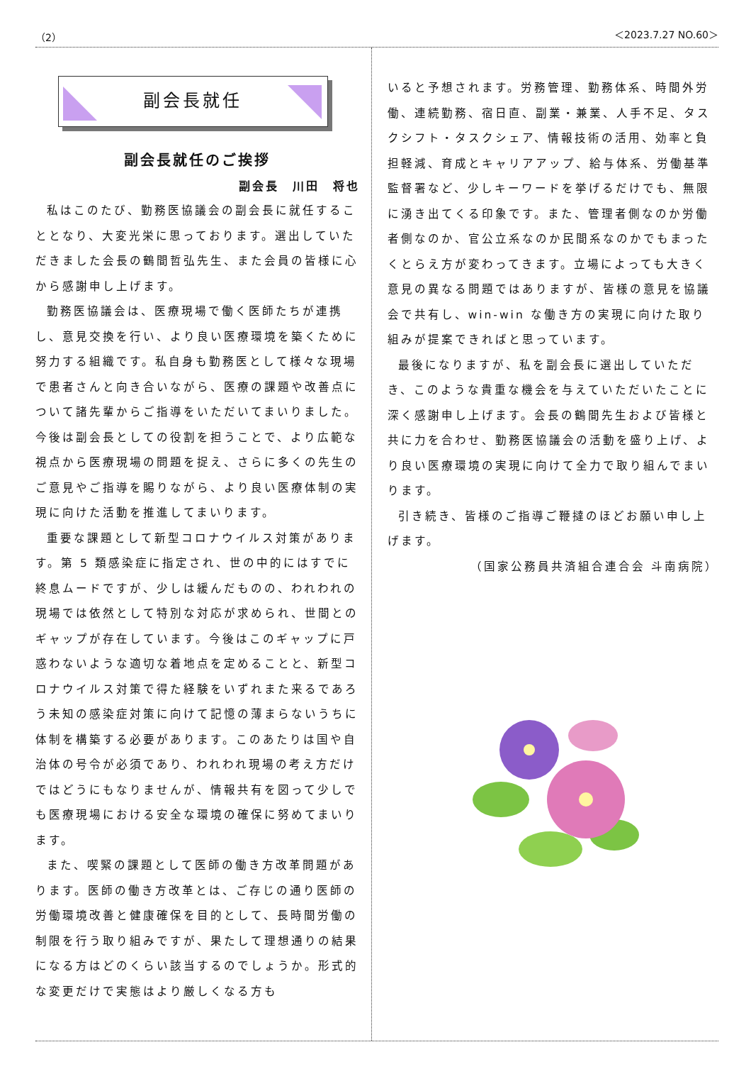（2） ＜2023.7.27 NO.60＞
副会長就任
副会長就任のご挨拶
副会長　川田　将也
私はこのたび、勤務医協議会の副会長に就任することとなり、大変光栄に思っております。選出していただきました会長の鶴間哲弘先生、また会員の皆様に心から感謝申し上げます。
勤務医協議会は、医療現場で働く医師たちが連携し、意見交換を行い、より良い医療環境を築くために努力する組織です。私自身も勤務医として様々な現場で患者さんと向き合いながら、医療の課題や改善点について諸先輩からご指導をいただいてまいりました。今後は副会長としての役割を担うことで、より広範な視点から医療現場の問題を捉え、さらに多くの先生のご意見やご指導を賜りながら、より良い医療体制の実現に向けた活動を推進してまいります。
重要な課題として新型コロナウイルス対策があります。第 5 類感染症に指定され、世の中的にはすでに終息ムードですが、少しは緩んだものの、われわれの現場では依然として特別な対応が求められ、世間とのギャップが存在しています。今後はこのギャップに戸惑わないような適切な着地点を定めることと、新型コロナウイルス対策で得た経験をいずれまた来るであろう未知の感染症対策に向けて記憶の薄まらないうちに体制を構築する必要があります。このあたりは国や自治体の号令が必須であり、われわれ現場の考え方だけではどうにもなりませんが、情報共有を図って少しでも医療現場における安全な環境の確保に努めてまいります。
また、喫緊の課題として医師の働き方改革問題があります。医師の働き方改革とは、ご存じの通り医師の労働環境改善と健康確保を目的として、長時間労働の制限を行う取り組みですが、果たして理想通りの結果になる方はどのくらい該当するのでしょうか。形式的な変更だけで実態はより厳しくなる方も
いると予想されます。労務管理、勤務体系、時間外労働、連続勤務、宿日直、副業・兼業、人手不足、タスクシフト・タスクシェア、情報技術の活用、効率と負担軽減、育成とキャリアアップ、給与体系、労働基準監督署など、少しキーワードを挙げるだけでも、無限に湧き出てくる印象です。また、管理者側なのか労働者側なのか、官公立系なのか民間系なのかでもまったくとらえ方が変わってきます。立場によっても大きく意見の異なる問題ではありますが、皆様の意見を協議会で共有し、win-win な働き方の実現に向けた取り組みが提案できればと思っています。
最後になりますが、私を副会長に選出していただき、このような貴重な機会を与えていただいたことに深く感謝申し上げます。会長の鶴間先生および皆様と共に力を合わせ、勤務医協議会の活動を盛り上げ、より良い医療環境の実現に向けて全力で取り組んでまいります。
引き続き、皆様のご指導ご鞭撻のほどお願い申し上げます。
（国家公務員共済組合連合会 斗南病院）